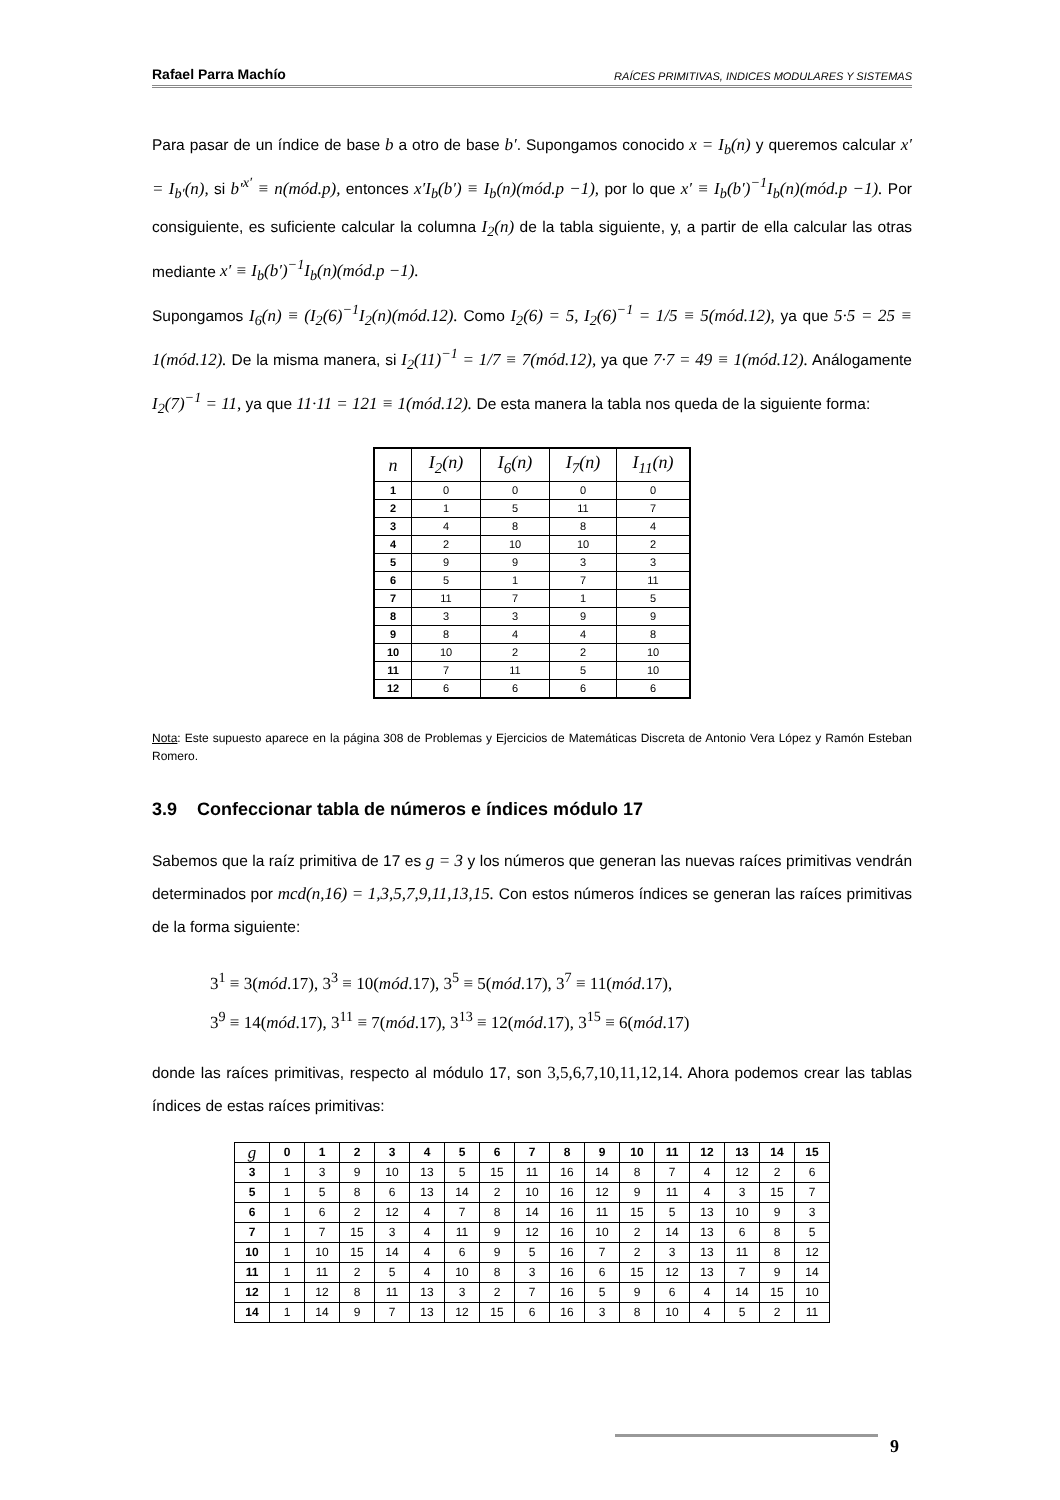Rafael Parra Machío RAÍCES PRIMITIVAS, INDICES MODULARES Y SISTEMAS
Para pasar de un índice de base b a otro de base b′. Supongamos conocido x = I<sub>b</sub>(n) y queremos calcular x′ = I<sub>b′</sub>(n), si b′<sup>x′</sup> ≡ n(mód.p), entonces x′I<sub>b</sub>(b′) ≡ I<sub>b</sub>(n)(mód.p −1), por lo que x′ ≡ I<sub>b</sub>(b′)<sup>−1</sup>I<sub>b</sub>(n)(mód.p −1). Por consiguiente, es suficiente calcular la columna I<sub>2</sub>(n) de la tabla siguiente, y, a partir de ella calcular las otras mediante x′ ≡ I<sub>b</sub>(b′)<sup>−1</sup>I<sub>b</sub>(n)(mód.p −1).
Supongamos I<sub>6</sub>(n) ≡ (I<sub>2</sub>(6)<sup>−1</sup>I<sub>2</sub>(n)(mód.12). Como I<sub>2</sub>(6) = 5, I<sub>2</sub>(6)<sup>−1</sup> = 1/5 ≡ 5(mód.12), ya que 5·5 = 25 ≡ 1(mód.12). De la misma manera, si I<sub>2</sub>(11)<sup>−1</sup> = 1/7 ≡ 7(mód.12), ya que 7·7 = 49 ≡ 1(mód.12). Análogamente I<sub>2</sub>(7)<sup>−1</sup> = 11, ya que 11·11 = 121 ≡ 1(mód.12). De esta manera la tabla nos queda de la siguiente forma:
| n | I<sub>2</sub>(n) | I<sub>6</sub>(n) | I<sub>7</sub>(n) | I<sub>11</sub>(n) |
| --- | --- | --- | --- | --- |
| 1 | 0 | 0 | 0 | 0 |
| 2 | 1 | 5 | 11 | 7 |
| 3 | 4 | 8 | 8 | 4 |
| 4 | 2 | 10 | 10 | 2 |
| 5 | 9 | 9 | 3 | 3 |
| 6 | 5 | 1 | 7 | 11 |
| 7 | 11 | 7 | 1 | 5 |
| 8 | 3 | 3 | 9 | 9 |
| 9 | 8 | 4 | 4 | 8 |
| 10 | 10 | 2 | 2 | 10 |
| 11 | 7 | 11 | 5 | 10 |
| 12 | 6 | 6 | 6 | 6 |
Nota: Este supuesto aparece en la página 308 de Problemas y Ejercicios de Matemáticas Discreta de Antonio Vera López y Ramón Esteban Romero.
3.9 Confeccionar tabla de números e índices módulo 17
Sabemos que la raíz primitiva de 17 es g = 3 y los números que generan las nuevas raíces primitivas vendrán determinados por mcd(n,16) = 1,3,5,7,9,11,13,15. Con estos números índices se generan las raíces primitivas de la forma siguiente:
3<sup>1</sup> ≡ 3(mód.17), 3<sup>3</sup> ≡ 10(mód.17), 3<sup>5</sup> ≡ 5(mód.17), 3<sup>7</sup> ≡ 11(mód.17),
3<sup>9</sup> ≡ 14(mód.17), 3<sup>11</sup> ≡ 7(mód.17), 3<sup>13</sup> ≡ 12(mód.17), 3<sup>15</sup> ≡ 6(mód.17)
donde las raíces primitivas, respecto al módulo 17, son 3,5,6,7,10,11,12,14. Ahora podemos crear las tablas índices de estas raíces primitivas:
| g | 0 | 1 | 2 | 3 | 4 | 5 | 6 | 7 | 8 | 9 | 10 | 11 | 12 | 13 | 14 | 15 |
| --- | --- | --- | --- | --- | --- | --- | --- | --- | --- | --- | --- | --- | --- | --- | --- | --- |
| 3 | 1 | 3 | 9 | 10 | 13 | 5 | 15 | 11 | 16 | 14 | 8 | 7 | 4 | 12 | 2 | 6 |
| 5 | 1 | 5 | 8 | 6 | 13 | 14 | 2 | 10 | 16 | 12 | 9 | 11 | 4 | 3 | 15 | 7 |
| 6 | 1 | 6 | 2 | 12 | 4 | 7 | 8 | 14 | 16 | 11 | 15 | 5 | 13 | 10 | 9 | 3 |
| 7 | 1 | 7 | 15 | 3 | 4 | 11 | 9 | 12 | 16 | 10 | 2 | 14 | 13 | 6 | 8 | 5 |
| 10 | 1 | 10 | 15 | 14 | 4 | 6 | 9 | 5 | 16 | 7 | 2 | 3 | 13 | 11 | 8 | 12 |
| 11 | 1 | 11 | 2 | 5 | 4 | 10 | 8 | 3 | 16 | 6 | 15 | 12 | 13 | 7 | 9 | 14 |
| 12 | 1 | 12 | 8 | 11 | 13 | 3 | 2 | 7 | 16 | 5 | 9 | 6 | 4 | 14 | 15 | 10 |
| 14 | 1 | 14 | 9 | 7 | 13 | 12 | 15 | 6 | 16 | 3 | 8 | 10 | 4 | 5 | 2 | 11 |
9